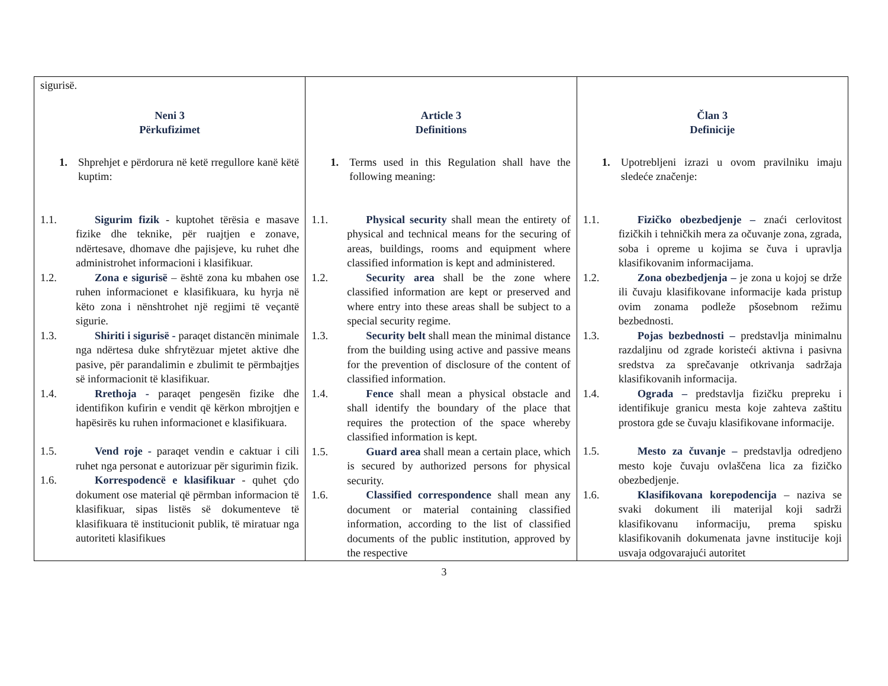| sigurisë. Neni 3 Përkufizimet 1. Shprehjet e përdorura në ketë rregullore kanë këtë kuptim: 1.1. Sigurim fizik - kuptohet tërësia e masave fizike dhe teknike, për ruajtjen e zonave, ndërtesave, dhomave dhe pajisjeve, ku ruhet dhe administrohet informacioni i klasifikuar. 1.2. Zona e sigurisë – është zona ku mbahen ose ruhen informacionet e klasifikuara, ku hyrja në këto zona i nënshtrohet një regjimi të veçantë sigurie. 1.3. Shiriti i sigurisë - paraqet distancën minimale nga ndërtesa duke shfrytëzuar mjetet aktive dhe pasive, për parandalimin e zbulimit te përmbajtjes së informacionit të klasifikuar. 1.4. Rrethoja - paraqet pengesën fizike dhe identifikon kufirin e vendit që kërkon mbrojtjen e hapësirës ku ruhen informacionet e klasifikuara. 1.5. Vend roje - paraqet vendin e caktuar i cili ruhet nga personat e autorizuar për sigurimin fizik. 1.6. Korrespodencë e klasifikuar - quhet çdo dokument ose material që përmban informacion të klasifikuar, sipas listës së dokumenteve të klasifikuara të institucionit publik, të miratuar nga autoriteti klasifikues | Article 3 Definitions 1. Terms used in this Regulation shall have the following meaning: 1.1. Physical security shall mean the entirety of physical and technical means for the securing of areas, buildings, rooms and equipment where classified information is kept and administered. 1.2. Security area shall be the zone where classified information are kept or preserved and where entry into these areas shall be subject to a special security regime. 1.3. Security belt shall mean the minimal distance from the building using active and passive means for the prevention of disclosure of the content of classified information. 1.4. Fence shall mean a physical obstacle and shall identify the boundary of the place that requires the protection of the space whereby classified information is kept. 1.5. Guard area shall mean a certain place, which is secured by authorized persons for physical security. 1.6. Classified correspondence shall mean any document or material containing classified information, according to the list of classified documents of the public institution, approved by the respective | Član 3 Definicije 1. Upotrebljeni izrazi u ovom pravilniku imaju sledeće značenje: 1.1. Fizičko obezbedjenje – znaći cerlovitost fizičkih i tehničkih mera za očuvanje zona, zgrada, soba i opreme u kojima se čuva i upravlja klasifikovanim informacijama. 1.2. Zona obezbedjenja – je zona u kojoj se drže ili čuvaju klasifikovane informacije kada pristup ovim zonama podleže pšosebnom režimu bezbednosti. 1.3. Pojas bezbednosti – predstavlja minimalnu razdaljinu od zgrade koristeći aktivna i pasivna sredstva za sprečavanje otkrivanja sadržaja klasifikovanih informacija. 1.4. Ograda – predstavlja fizičku prepreku i identifikuje granicu mesta koje zahteva zaštitu prostora gde se čuvaju klasifikovane informacije. 1.5. Mesto za čuvanje – predstavlja odredjeno mesto koje čuvaju ovlaščena lica za fizičko obezbedjenje. 1.6. Klasifikovana korepodencija – naziva se svaki dokument ili materijal koji sadrži klasifikovanu informaciju, prema spisku klasifikovanih dokumenata javne institucije koji usvaja odgovarajući autoritet |
3